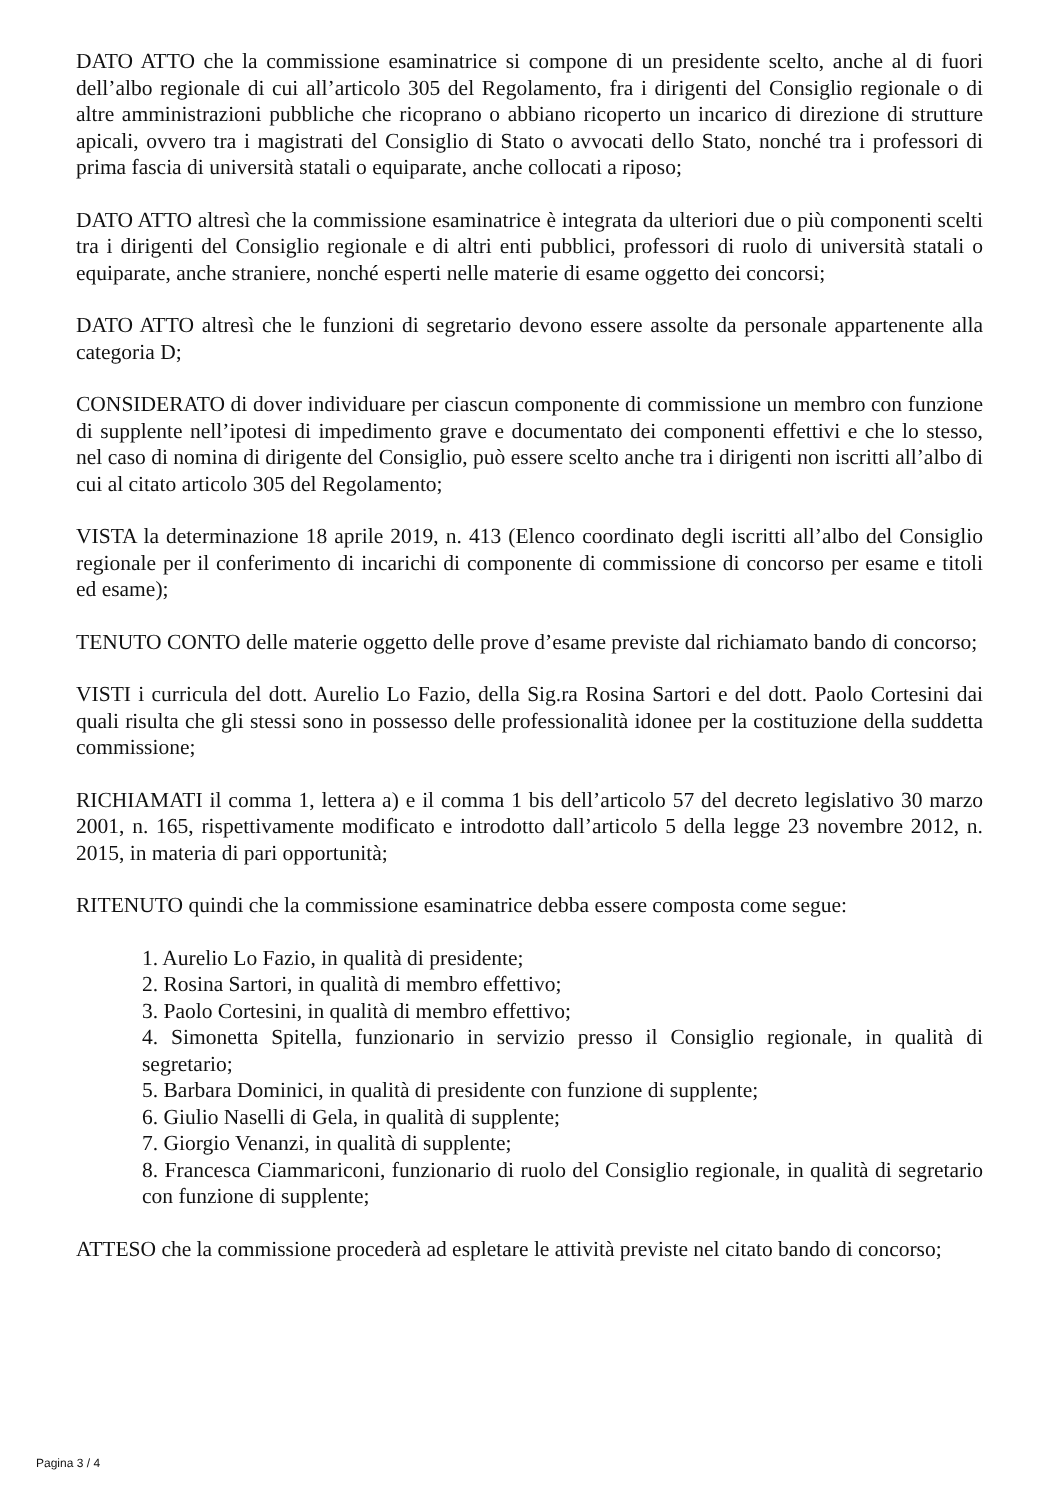DATO ATTO che la commissione esaminatrice si compone di un presidente scelto, anche al di fuori dell’albo regionale di cui all’articolo 305 del Regolamento, fra i dirigenti del Consiglio regionale o di altre amministrazioni pubbliche che ricoprano o abbiano ricoperto un incarico di direzione di strutture apicali, ovvero tra i magistrati del Consiglio di Stato o avvocati dello Stato, nonché tra i professori di prima fascia di università statali o equiparate, anche collocati a riposo;
DATO ATTO altresì che la commissione esaminatrice è integrata da ulteriori due o più componenti scelti tra i dirigenti del Consiglio regionale e di altri enti pubblici, professori di ruolo di università statali o equiparate, anche straniere, nonché esperti nelle materie di esame oggetto dei concorsi;
DATO ATTO altresì che le funzioni di segretario devono essere assolte da personale appartenente alla categoria D;
CONSIDERATO di dover individuare per ciascun componente di commissione un membro con funzione di supplente nell’ipotesi di impedimento grave e documentato dei componenti effettivi e che lo stesso, nel caso di nomina di dirigente del Consiglio, può essere scelto anche tra i dirigenti non iscritti all’albo di cui al citato articolo 305 del Regolamento;
VISTA la determinazione 18 aprile 2019, n. 413 (Elenco coordinato degli iscritti all’albo del Consiglio regionale per il conferimento di incarichi di componente di commissione di concorso per esame e titoli ed esame);
TENUTO CONTO delle materie oggetto delle prove d’esame previste dal richiamato bando di concorso;
VISTI i curricula del dott. Aurelio Lo Fazio, della Sig.ra Rosina Sartori e del dott. Paolo Cortesini dai quali risulta che gli stessi sono in possesso delle professionalità idonee per la costituzione della suddetta commissione;
RICHIAMATI il comma 1, lettera a) e il comma 1 bis dell’articolo 57 del decreto legislativo 30 marzo 2001, n. 165, rispettivamente modificato e introdotto dall’articolo 5 della legge 23 novembre 2012, n. 2015, in materia di pari opportunità;
RITENUTO quindi che la commissione esaminatrice debba essere composta come segue:
1. Aurelio Lo Fazio, in qualità di presidente;
2. Rosina Sartori, in qualità di membro effettivo;
3. Paolo Cortesini, in qualità di membro effettivo;
4. Simonetta Spitella, funzionario in servizio presso il Consiglio regionale, in qualità di segretario;
5. Barbara Dominici, in qualità di presidente con funzione di supplente;
6. Giulio Naselli di Gela, in qualità di supplente;
7. Giorgio Venanzi, in qualità di supplente;
8. Francesca Ciammariconi, funzionario di ruolo del Consiglio regionale, in qualità di segretario con funzione di supplente;
ATTESO che la commissione procederà ad espletare le attività previste nel citato bando di concorso;
Pagina 3 / 4